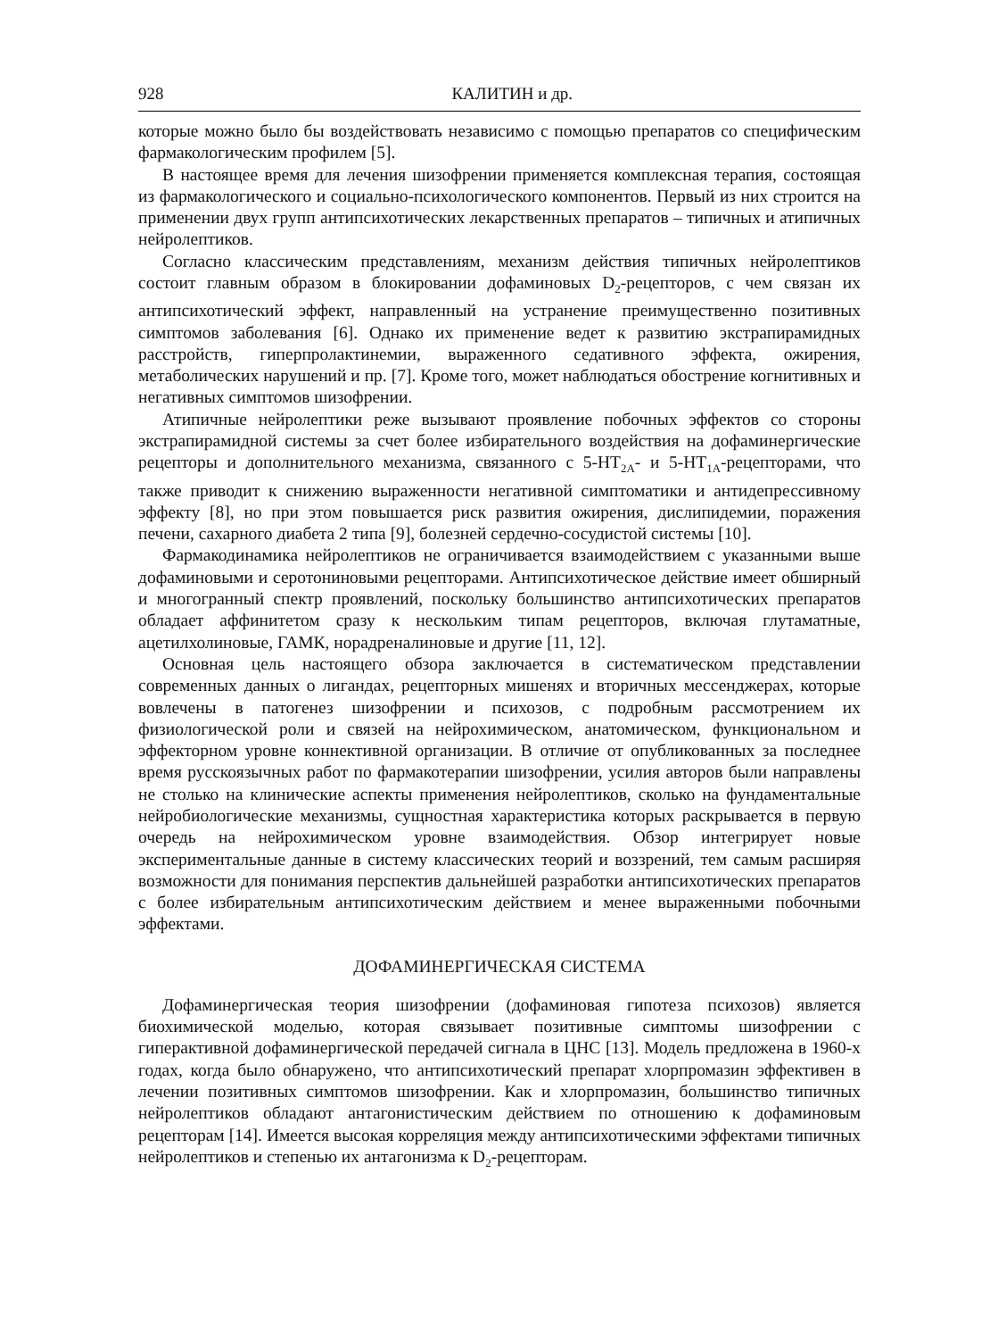928 КАЛИТИН и др.
которые можно было бы воздействовать независимо с помощью препаратов со специфическим фармакологическим профилем [5].
В настоящее время для лечения шизофрении применяется комплексная терапия, состоящая из фармакологического и социально-психологического компонентов. Первый из них строится на применении двух групп антипсихотических лекарственных препаратов – типичных и атипичных нейролептиков.
Согласно классическим представлениям, механизм действия типичных нейролептиков состоит главным образом в блокировании дофаминовых D<sub>2</sub>-рецепторов, с чем связан их антипсихотический эффект, направленный на устранение преимущественно позитивных симптомов заболевания [6]. Однако их применение ведет к развитию экстрапирамидных расстройств, гиперпролактинемии, выраженного седативного эффекта, ожирения, метаболических нарушений и пр. [7]. Кроме того, может наблюдаться обострение когнитивных и негативных симптомов шизофрении.
Атипичные нейролептики реже вызывают проявление побочных эффектов со стороны экстрапирамидной системы за счет более избирательного воздействия на дофаминергические рецепторы и дополнительного механизма, связанного с 5-HT<sub>2A</sub>- и 5-HT<sub>1A</sub>-рецепторами, что также приводит к снижению выраженности негативной симптоматики и антидепрессивному эффекту [8], но при этом повышается риск развития ожирения, дислипидемии, поражения печени, сахарного диабета 2 типа [9], болезней сердечно-сосудистой системы [10].
Фармакодинамика нейролептиков не ограничивается взаимодействием с указанными выше дофаминовыми и серотониновыми рецепторами. Антипсихотическое действие имеет обширный и многогранный спектр проявлений, поскольку большинство антипсихотических препаратов обладает аффинитетом сразу к нескольким типам рецепторов, включая глутаматные, ацетилхолиновые, ГАМК, норадреналиновые и другие [11, 12].
Основная цель настоящего обзора заключается в систематическом представлении современных данных о лигандах, рецепторных мишенях и вторичных мессенджерах, которые вовлечены в патогенез шизофрении и психозов, с подробным рассмотрением их физиологической роли и связей на нейрохимическом, анатомическом, функциональном и эффекторном уровне коннективной организации. В отличие от опубликованных за последнее время русскоязычных работ по фармакотерапии шизофрении, усилия авторов были направлены не столько на клинические аспекты применения нейролептиков, сколько на фундаментальные нейробиологические механизмы, сущностная характеристика которых раскрывается в первую очередь на нейрохимическом уровне взаимодействия. Обзор интегрирует новые экспериментальные данные в систему классических теорий и воззрений, тем самым расширяя возможности для понимания перспектив дальнейшей разработки антипсихотических препаратов с более избирательным антипсихотическим действием и менее выраженными побочными эффектами.
ДОФАМИНЕРГИЧЕСКАЯ СИСТЕМА
Дофаминергическая теория шизофрении (дофаминовая гипотеза психозов) является биохимической моделью, которая связывает позитивные симптомы шизофрении с гиперактивной дофаминергической передачей сигнала в ЦНС [13]. Модель предложена в 1960-х годах, когда было обнаружено, что антипсихотический препарат хлорпромазин эффективен в лечении позитивных симптомов шизофрении. Как и хлорпромазин, большинство типичных нейролептиков обладают антагонистическим действием по отношению к дофаминовым рецепторам [14]. Имеется высокая корреляция между антипсихотическими эффектами типичных нейролептиков и степенью их антагонизма к D<sub>2</sub>-рецепторам.